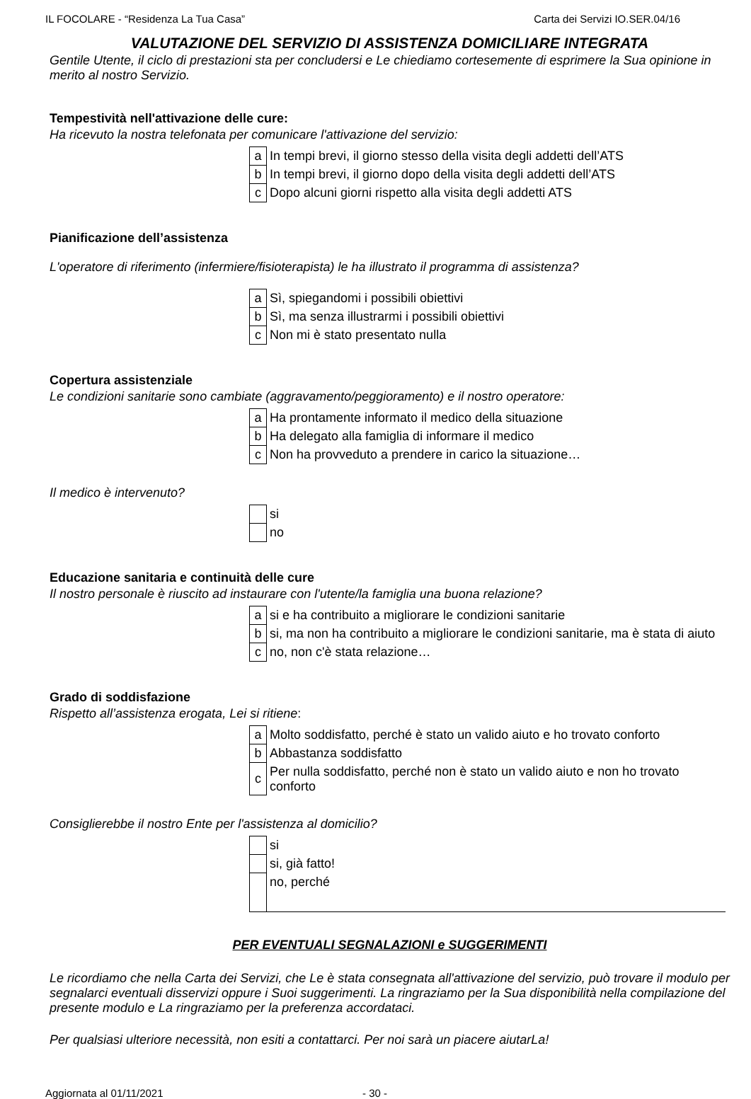IL FOCOLARE - “Residenza La Tua Casa” Carta dei Servizi IO.SER.04/16
VALUTAZIONE DEL SERVIZIO DI ASSISTENZA DOMICILIARE INTEGRATA
Gentile Utente, il ciclo di prestazioni sta per concludersi e Le chiediamo cortesemente di esprimere la Sua opinione in merito al nostro Servizio.
Tempestività nell'attivazione delle cure:
Ha ricevuto la nostra telefonata per comunicare l'attivazione del servizio:
| a | In tempi brevi, il giorno stesso della visita degli addetti dell’ATS |
| b | In tempi brevi, il giorno dopo della visita degli addetti dell’ATS |
| c | Dopo alcuni giorni rispetto alla visita degli addetti ATS |
Pianificazione dell’assistenza
L'operatore di riferimento (infermiere/fisioterapista) le ha illustrato il programma di assistenza?
| a | Sì, spiegandomi i possibili obiettivi |
| b | Sì, ma senza illustrarmi i possibili obiettivi |
| c | Non mi è stato presentato nulla |
Copertura assistenziale
Le condizioni sanitarie sono cambiate (aggravamento/peggioramento) e il nostro operatore:
| a | Ha prontamente informato il medico della situazione |
| b | Ha delegato alla famiglia di informare il medico |
| c | Non ha provveduto a prendere in carico la situazione… |
Il medico è intervenuto?
| | si |
| | no |
Educazione sanitaria e continuità delle cure
Il nostro personale è riuscito ad instaurare con l'utente/la famiglia una buona relazione?
| a | si e ha contribuito a migliorare le condizioni sanitarie |
| b | si, ma non ha contribuito a migliorare le condizioni sanitarie, ma è stata di aiuto |
| c | no, non c'è stata relazione… |
Grado di soddisfazione
Rispetto all’assistenza erogata, Lei si ritiene:
| a | Molto soddisfatto, perché è stato un valido aiuto e ho trovato conforto |
| b | Abbastanza soddisfatto |
| c | Per nulla soddisfatto, perché non è stato un valido aiuto e non ho trovato conforto |
Consiglierebbe il nostro Ente per l'assistenza al domicilio?
| | si |
| | si, già fatto! |
| | no, perché |
PER EVENTUALI SEGNALAZIONI e SUGGERIMENTI
Le ricordiamo che nella Carta dei Servizi, che Le è stata consegnata all'attivazione del servizio, può trovare il modulo per segnalarci eventuali disservizi oppure i Suoi suggerimenti. La ringraziamo per la Sua disponibilità nella compilazione del presente modulo e La ringraziamo per la preferenza accordataci.
Per qualsiasi ulteriore necessità, non esiti a contattarci. Per noi sarà un piacere aiutarLa!
Aggiornata al 01/11/2021 - 30 -